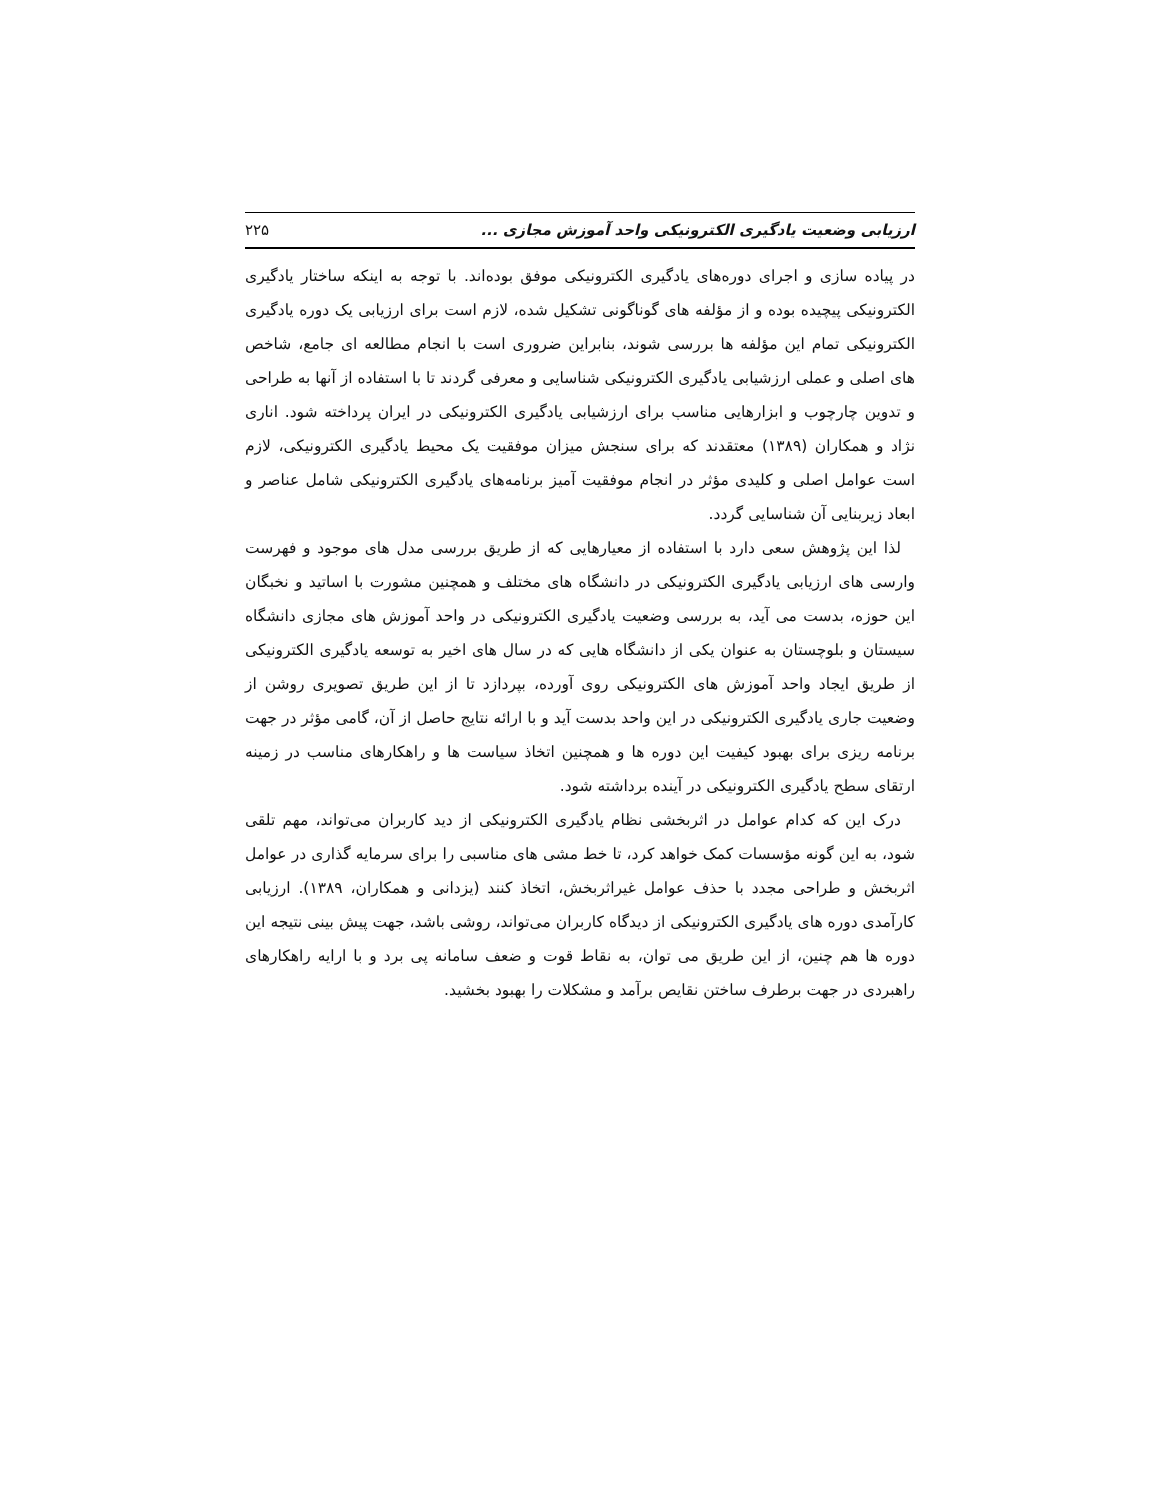ارزیابی وضعیت یادگیری الکترونیکی واحد آموزش مجازی ... ۲۲۵
در پیاده سازی و اجرای دوره‌های یادگیری الکترونیکی موفق بوده‌اند. با توجه به اینکه ساختار یادگیری الکترونیکی پیچیده بوده و از مؤلفه های گوناگونی تشکیل شده، لازم است برای ارزیابی یک دوره یادگیری الکترونیکی تمام این مؤلفه ها بررسی شوند، بنابراین ضروری است با انجام مطالعه ای جامع، شاخص های اصلی و عملی ارزشیابی یادگیری الکترونیکی شناسایی و معرفی گردند تا با استفاده از آنها به طراحی و تدوین چارچوب و ابزارهایی مناسب برای ارزشیابی یادگیری الکترونیکی در ایران پرداخته شود. اناری نژاد و همکاران (۱۳۸۹) معتقدند که برای سنجش میزان موفقیت یک محیط یادگیری الکترونیکی، لازم است عوامل اصلی و کلیدی مؤثر در انجام موفقیت آمیز برنامه‌های یادگیری الکترونیکی شامل عناصر و ابعاد زیربنایی آن شناسایی گردد.
لذا این پژوهش سعی دارد با استفاده از معیارهایی که از طریق بررسی مدل های موجود و فهرست وارسی های ارزیابی یادگیری الکترونیکی در دانشگاه های مختلف و همچنین مشورت با اساتید و نخبگان این حوزه، بدست می آید، به بررسی وضعیت یادگیری الکترونیکی در واحد آموزش های مجازی دانشگاه سیستان و بلوچستان به عنوان یکی از دانشگاه هایی که در سال های اخیر به توسعه یادگیری الکترونیکی از طریق ایجاد واحد آموزش های الکترونیکی روی آورده، بپردازد تا از این طریق تصویری روشن از وضعیت جاری یادگیری الکترونیکی در این واحد بدست آید و با ارائه نتایج حاصل از آن، گامی مؤثر در جهت برنامه ریزی برای بهبود کیفیت این دوره ها و همچنین اتخاذ سیاست ها و راهکارهای مناسب در زمینه ارتقای سطح یادگیری الکترونیکی در آینده برداشته شود.
درک این که کدام عوامل در اثربخشی نظام یادگیری الکترونیکی از دید کاربران می‌تواند، مهم تلقی شود، به این گونه مؤسسات کمک خواهد کرد، تا خط مشی های مناسبی را برای سرمایه گذاری در عوامل اثربخش و طراحی مجدد با حذف عوامل غیراثربخش، اتخاذ کنند (یزدانی و همکاران، ۱۳۸۹). ارزیابی کارآمدی دوره های یادگیری الکترونیکی از دیدگاه کاربران می‌تواند، روشی باشد، جهت پیش بینی نتیجه این دوره ها هم چنین، از این طریق می توان، به نقاط قوت و ضعف سامانه پی برد و با ارایه راهکارهای راهبردی در جهت برطرف ساختن نقایص برآمد و مشکلات را بهبود بخشید.